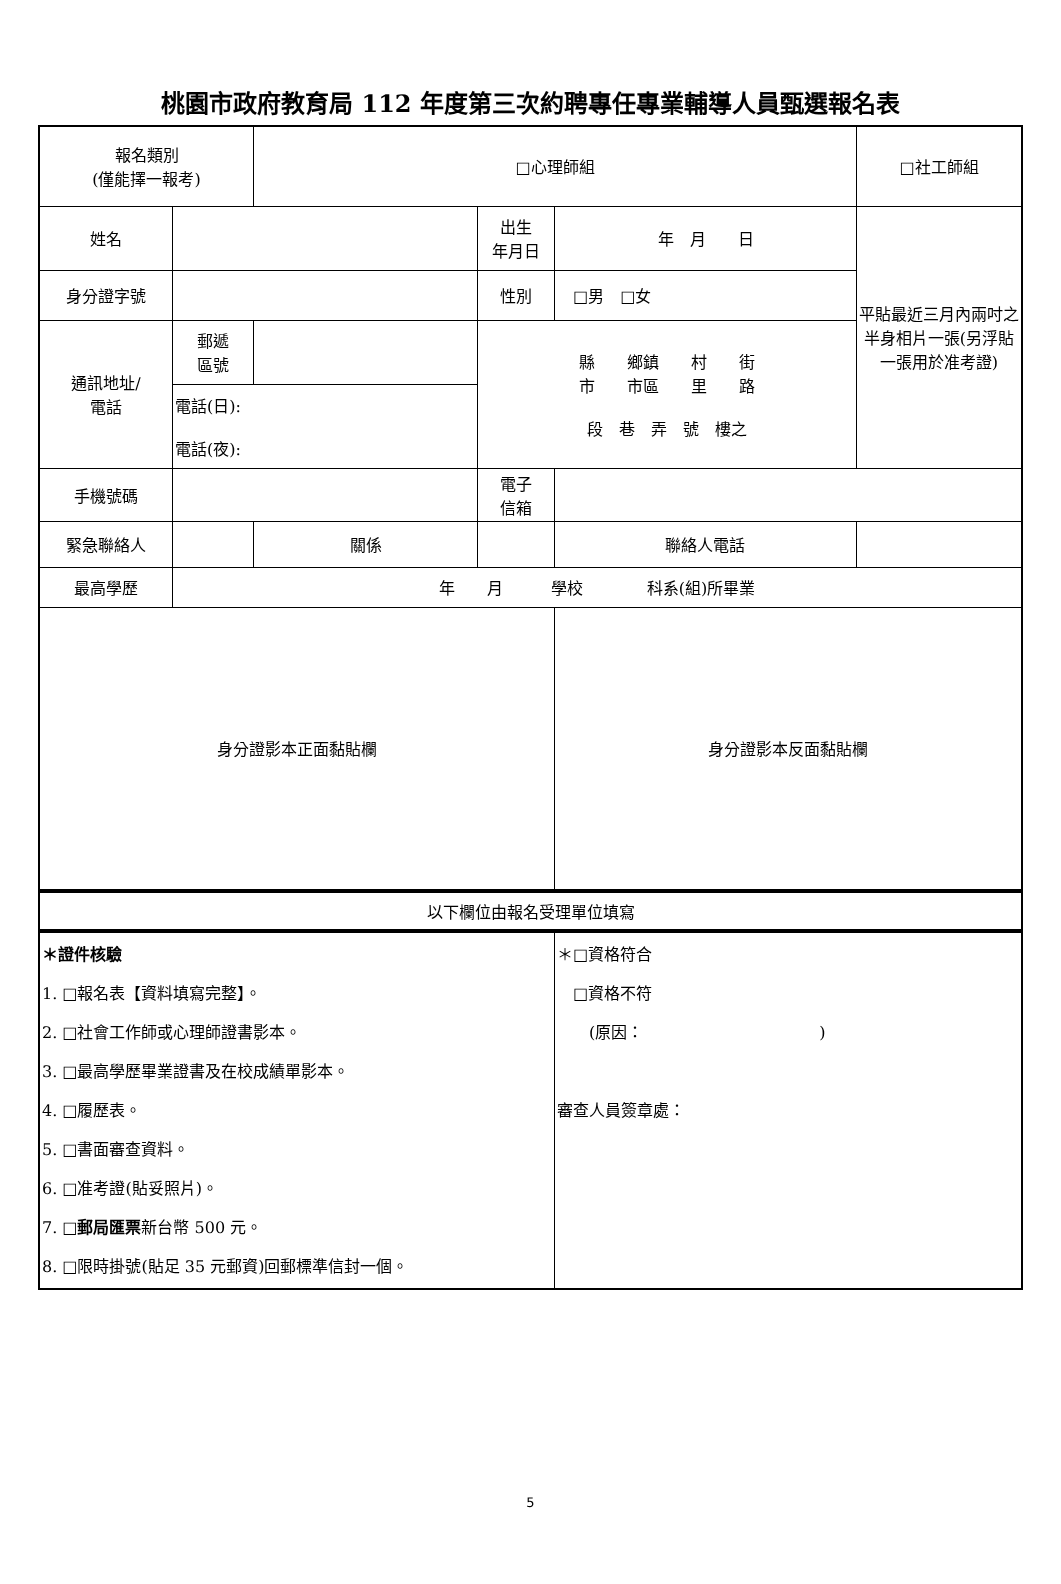桃園市政府教育局 112 年度第三次約聘專任專業輔導人員甄選報名表
| 報名類別 (僅能擇一報考) | | | □心理師組 | | | | □社工師組 | |
| 姓名 | | | | 出生 年月日 | 年 月 日 | | | 平貼最近三月內兩吋之半身相片一張(另浮貼一張用於准考證) |
| 身分證字號 | | | | 性別 | □男 □女 | | | |
| 通訊地址/ 電話 | 郵遞 區號 | | | 縣 鄉鎮 村 街 市 市區 里 路 段 巷 弄 號 樓之 | | | | |
| | 電話(日): 電話(夜): | | | | | | | |
| 手機號碼 | | | | 電子 信箱 | | | | |
| 緊急聯絡人 | | | 關係 | | | 聯絡人電話 | | |
| 最高學歷 | 年 月 學校 科系(組)所畢業 | | | | | | | |
| 身分證影本正面黏貼欄 | | | | | 身分證影本反面黏貼欄 | | | |
| 以下欄位由報名受理單位填寫 | | | | | | | | |
| ＊證件核驗 1. □報名表【資料填寫完整】。 2. □社會工作師或心理師證書影本。 3. □最高學歷畢業證書及在校成績單影本。 4. □履歷表。 5. □書面審查資料。 6. □准考證(貼妥照片)。 7. □ 郵局匯票 新台幣 500 元。 8. □限時掛號(貼足 35 元郵資)回郵標準信封一個。 | | | | | ＊□資格符合 □資格不符 (原因： ) 審查人員簽章處： | | | |
5